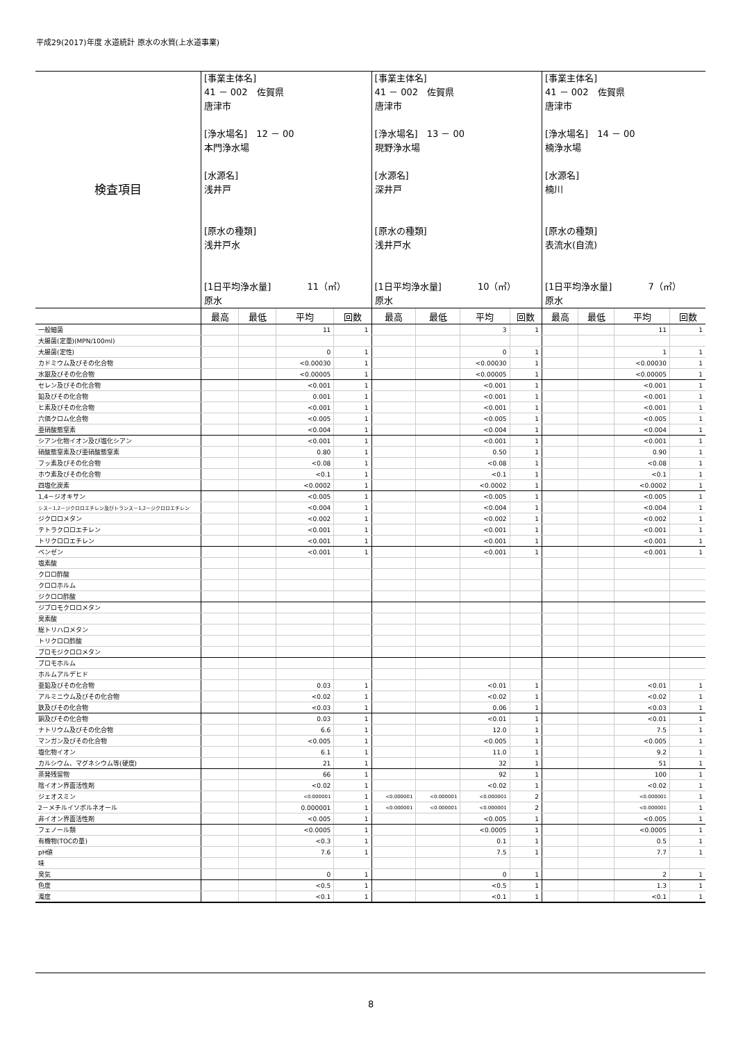平成29(2017)年度 水道統計 原水の水質(上水道事業)
| 検査項目 | [事業主体名] 41 － 002 佐賀県 唐津市 [浄水場名] 12 － 00 本門浄水場 [水源名] 浅井戸 [原水の種類] 浅井戸水 [1日平均浄水量] 11（㎥） 原水 | | | | [事業主体名] 41 － 002 佐賀県 唐津市 [浄水場名] 13 － 00 現野浄水場 [水源名] 深井戸 [原水の種類] 浅井戸水 [1日平均浄水量] 10（㎥） 原水 | | | | [事業主体名] 41 － 002 佐賀県 唐津市 [浄水場名] 14 － 00 楠浄水場 [水源名] 楠川 [原水の種類] 表流水(自流) [1日平均浄水量] 7（㎥） 原水 | | | |
| | 最高 | 最低 | 平均 | 回数 | 最高 | 最低 | 平均 | 回数 | 最高 | 最低 | 平均 | 回数 |
| 一般細菌 | | | 11 | 1 | | | 3 | 1 | | | 11 | 1 |
| 大腸菌(定量)(MPN/100ml) | | | | | | | | | | | | |
| 大腸菌(定性) | | | 0 | 1 | | | 0 | 1 | | | 1 | 1 |
| カドミウム及びその化合物 | | | <0.00030 | 1 | | | <0.00030 | 1 | | | <0.00030 | 1 |
| 水銀及びその化合物 | | | <0.00005 | 1 | | | <0.00005 | 1 | | | <0.00005 | 1 |
| セレン及びその化合物 | | | <0.001 | 1 | | | <0.001 | 1 | | | <0.001 | 1 |
| 鉛及びその化合物 | | | 0.001 | 1 | | | <0.001 | 1 | | | <0.001 | 1 |
| ヒ素及びその化合物 | | | <0.001 | 1 | | | <0.001 | 1 | | | <0.001 | 1 |
| 六価クロム化合物 | | | <0.005 | 1 | | | <0.005 | 1 | | | <0.005 | 1 |
| 亜硝酸態窒素 | | | <0.004 | 1 | | | <0.004 | 1 | | | <0.004 | 1 |
| シアン化物イオン及び塩化シアン | | | <0.001 | 1 | | | <0.001 | 1 | | | <0.001 | 1 |
| 硝酸態窒素及び亜硝酸態窒素 | | | 0.80 | 1 | | | 0.50 | 1 | | | 0.90 | 1 |
| フッ素及びその化合物 | | | <0.08 | 1 | | | <0.08 | 1 | | | <0.08 | 1 |
| ホウ素及びその化合物 | | | <0.1 | 1 | | | <0.1 | 1 | | | <0.1 | 1 |
| 四塩化炭素 | | | <0.0002 | 1 | | | <0.0002 | 1 | | | <0.0002 | 1 |
| 1,4－ジオキサン | | | <0.005 | 1 | | | <0.005 | 1 | | | <0.005 | 1 |
| シス－1,2－ジクロロエチレン及びトランス－1,2－ジクロロエチレン | | | <0.004 | 1 | | | <0.004 | 1 | | | <0.004 | 1 |
| ジクロロメタン | | | <0.002 | 1 | | | <0.002 | 1 | | | <0.002 | 1 |
| テトラクロロエチレン | | | <0.001 | 1 | | | <0.001 | 1 | | | <0.001 | 1 |
| トリクロロエチレン | | | <0.001 | 1 | | | <0.001 | 1 | | | <0.001 | 1 |
| ベンゼン | | | <0.001 | 1 | | | <0.001 | 1 | | | <0.001 | 1 |
| 塩素酸 | | | | | | | | | | | | |
| クロロ酢酸 | | | | | | | | | | | | |
| クロロホルム | | | | | | | | | | | | |
| ジクロロ酢酸 | | | | | | | | | | | | |
| ジブロモクロロメタン | | | | | | | | | | | | |
| 臭素酸 | | | | | | | | | | | | |
| 総トリハロメタン | | | | | | | | | | | | |
| トリクロロ酢酸 | | | | | | | | | | | | |
| ブロモジクロロメタン | | | | | | | | | | | | |
| ブロモホルム | | | | | | | | | | | | |
| ホルムアルデヒド | | | | | | | | | | | | |
| 亜鉛及びその化合物 | | | 0.03 | 1 | | | <0.01 | 1 | | | <0.01 | 1 |
| アルミニウム及びその化合物 | | | <0.02 | 1 | | | <0.02 | 1 | | | <0.02 | 1 |
| 鉄及びその化合物 | | | <0.03 | 1 | | | 0.06 | 1 | | | <0.03 | 1 |
| 銅及びその化合物 | | | 0.03 | 1 | | | <0.01 | 1 | | | <0.01 | 1 |
| ナトリウム及びその化合物 | | | 6.6 | 1 | | | 12.0 | 1 | | | 7.5 | 1 |
| マンガン及びその化合物 | | | <0.005 | 1 | | | <0.005 | 1 | | | <0.005 | 1 |
| 塩化物イオン | | | 6.1 | 1 | | | 11.0 | 1 | | | 9.2 | 1 |
| カルシウム、マグネシウム等(硬度) | | | 21 | 1 | | | 32 | 1 | | | 51 | 1 |
| 蒸発残留物 | | | 66 | 1 | | | 92 | 1 | | | 100 | 1 |
| 陰イオン界面活性剤 | | | <0.02 | 1 | | | <0.02 | 1 | | | <0.02 | 1 |
| ジェオスミン | | | <0.000001 | 1 | <0.000001 | <0.000001 | <0.000001 | 2 | | | <0.000001 | 1 |
| 2－メチルイソボルネオール | | | 0.000001 | 1 | <0.000001 | <0.000001 | <0.000001 | 2 | | | <0.000001 | 1 |
| 非イオン界面活性剤 | | | <0.005 | 1 | | | <0.005 | 1 | | | <0.005 | 1 |
| フェノール類 | | | <0.0005 | 1 | | | <0.0005 | 1 | | | <0.0005 | 1 |
| 有機物(TOCの量) | | | <0.3 | 1 | | | 0.1 | 1 | | | 0.5 | 1 |
| pH値 | | | 7.6 | 1 | | | 7.5 | 1 | | | 7.7 | 1 |
| 味 | | | | | | | | | | | | |
| 臭気 | | | 0 | 1 | | | 0 | 1 | | | 2 | 1 |
| 色度 | | | <0.5 | 1 | | | <0.5 | 1 | | | 1.3 | 1 |
| 濁度 | | | <0.1 | 1 | | | <0.1 | 1 | | | <0.1 | 1 |
8